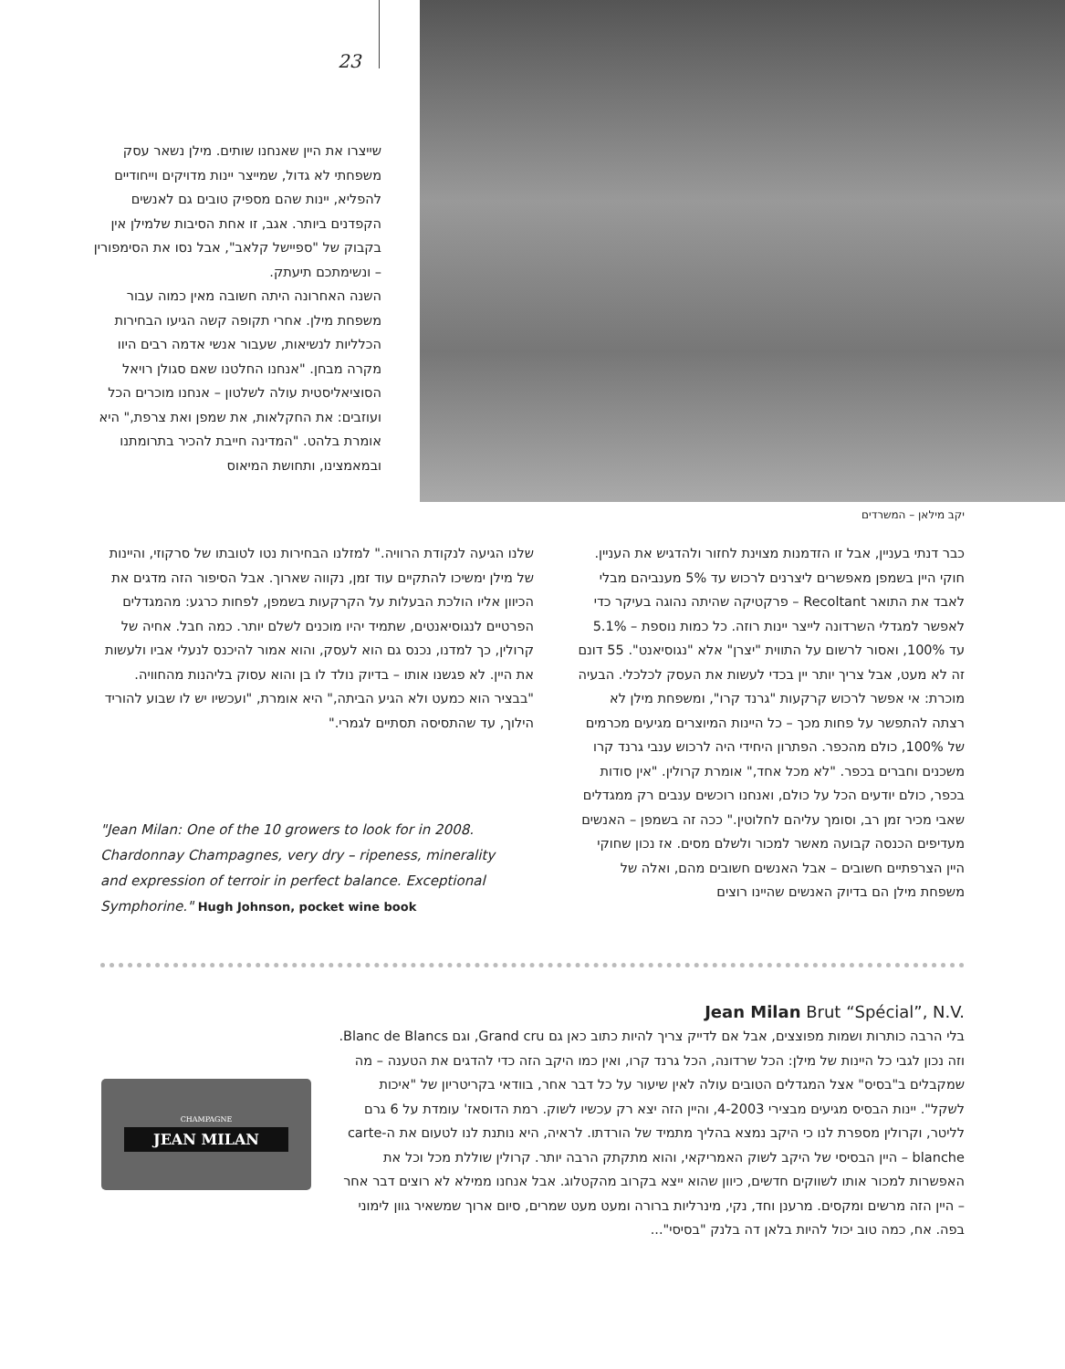23
שייצרו את היין שאנחנו שותים. מילן נשאר עסק משפחתי לא גדול, שמייצר יינות מדויקים וייחודיים להפליא, יינות שהם מספיק טובים גם לאנשים הקפדנים ביותר. אגב, זו אחת הסיבות שלמילן אין בקבוק של "ספיישל קלאב", אבל נסו את הסימפורין – ונשימתכם תיעתק.
השנה האחרונה היתה חשובה מאין כמוה עבור משפחת מילן. אחרי תקופה קשה הגיעו הבחירות הכלליות לנשיאות, שעבור אנשי אדמה רבים היוו מקרה מבחן. "אנחנו החלטנו שאם סגולן רויאל הסוציאליסטית עולה לשלטון – אנחנו מוכרים הכל ועוזבים: את החקלאות, את שמפן ואת צרפת," היא אומרת בלהט. "המדינה חייבת להכיר בתרומתנו ובמאמצינו, ותחושת המיאוס
יקב מילאן – המשרדים
כבר דנתי בעניין, אבל זו הזדמנות מצוינת לחזור ולהדגיש את העניין. חוקי היין בשמפן מאפשרים ליצרנים לרכוש עד 5% מענביהם מבלי לאבד את התואר Recoltant – פרקטיקה שהיתה נהוגה בעיקר כדי לאפשר למגדלי השרדונה לייצר יינות רוזה. כל כמות נוספת – 5.1% עד 100%, ואסור לרשום על התווית "יצרן" אלא "נגוסיאנט". 55 דונם זה לא מעט, אבל צריך יותר יין בכדי לעשות את העסק לכלכלי. הבעיה מוכרת: אי אפשר לרכוש קרקעות "גרנד קרו", ומשפחת מילן לא רצתה להתפשר על פחות מכך – כל היינות המיוצרים מגיעים מכרמים של 100%, כולם מהכפר. הפתרון היחידי היה לרכוש ענבי גרנד קרו משכנים וחברים בכפר. "לא מכל אחד," אומרת קרולין. "אין סודות בכפר, כולם יודעים הכל על כולם, ואנחנו רוכשים ענבים רק ממגדלים שאבי מכיר זמן רב, וסומך עליהם לחלוטין." ככה זה בשמפן – האנשים מעדיפים הכנסה קבועה מאשר למכור ולשלם מסים. אז נכון שחוקי היין הצרפתיים חשובים – אבל האנשים חשובים מהם, ואלה של משפחת מילן הם בדיוק האנשים שהיינו רוצים
שלנו הגיעה לנקודת הרוויה." למזלנו הבחירות נטו לטובתו של סרקוזי, והיינות של מילן ימשיכו להתקיים עוד זמן, נקווה שארוך. אבל הסיפור הזה מדגים את הכיוון אליו הולכת הבעלות על הקרקעות בשמפן, לפחות כרגע: מהמגדלים הפרטיים לנגוסיאנטים, שתמיד יהיו מוכנים לשלם יותר. כמה חבל. אחיה של קרולין, כך למדנו, נכנס גם הוא לעסק, והוא אמור להיכנס לנעלי אביו ולעשות את היין. לא פגשנו אותו – בדיוק נולד לו בן והוא עסוק בליהנות מהחוויה. "בבציר הוא כמעט ולא הגיע הביתה," היא אומרת, "ועכשיו יש לו שבוע להוריד הילוך, עד שהתסיסה תסתיים לגמרי."
"Jean Milan: One of the 10 growers to look for in 2008. Chardonnay Champagnes, very dry – ripeness, minerality and expression of terroir in perfect balance. Exceptional Symphorine." Hugh Johnson, pocket wine book
Jean Milan Brut “Spécial”, N.V.
בלי הרבה כותרות ושמות מפוצצים, אבל אם לדייק צריך להיות כתוב כאן גם Grand cru, וגם Blanc de Blancs. וזה נכון לגבי כל היינות של מילן: הכל שרדונה, הכל גרנד קרו, ואין כמו היקב הזה כדי להדגים את הטענה – מה שמקבלים ב"בסיס" אצל המגדלים הטובים עולה לאין שיעור על כל דבר אחר, בוודאי בקריטריון של "איכות לשקל". יינות הבסיס מגיעים מבצירי 4-2003, והיין הזה יצא רק עכשיו לשוק. רמת הדוסאז' עומדת על 6 גרם לליטר, וקרולין מספרת לנו כי היקב נמצא בהליך מתמיד של הורדתו. לראיה, היא נותנת לנו לטעום את ה-carte blanche – היין הבסיסי של היקב לשוק האמריקאי, והוא מתקתק הרבה יותר. קרולין שוללת מכל וכל את האפשרות למכור אותו לשווקים חדשים, כיוון שהוא ייצא בקרוב מהקטלוג. אבל אנחנו ממילא לא רוצים דבר אחר – היין הזה מרשים ומקסים. מרענן וחד, נקי, מינרליות ברורה ומעט מעט שמרים, סיום ארוך שמשאיר גוון לימוני בפה. אח, כמה טוב יכול להיות בלאן דה בלנק "בסיסי"...
CHAMPAGNE
JEAN MILAN